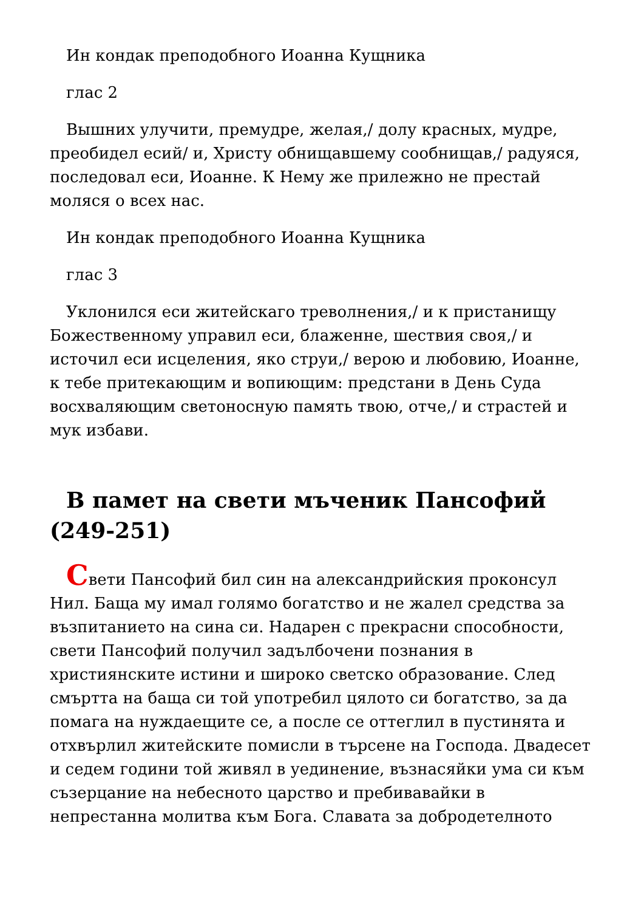Ин кондак преподобного Иоанна Кущника
глас 2
Вышних улучити, премудре, желая,/ долу красных, мудре, преобидел есий/ и, Христу обнищавшему сообнищав,/ радуяся, последовал еси, Иоанне. К Нему же прилежно не престай моляся о всех нас.
Ин кондак преподобного Иоанна Кущника
глас 3
Уклонился еси житейскаго треволнения,/ и к пристанищу Божественному управил еси, блаженне, шествия своя,/ и источил еси исцеления, яко струи,/ верою и любовию, Иоанне, к тебе притекающим и вопиющим: предстани в День Суда восхваляющим светоносную память твою, отче,/ и страстей и мук избави.
В памет на свети мъченик Пансофий (249-251)
Свети Пансофий бил син на александрийския проконсул Нил. Баща му имал голямо богатство и не жалел средства за възпитанието на сина си. Надарен с прекрасни способности, свети Пансофий получил задълбочени познания в християнските истини и широко светско образование. След смъртта на баща си той употребил цялото си богатство, за да помага на нуждаещите се, а после се оттеглил в пустинята и отхвърлил житейските помисли в търсене на Господа. Двадесет и седем години той живял в уединение, възнасяйки ума си към съзерцание на небесното царство и пребивавайки в непрестанна молитва към Бога. Славата за добродетелното